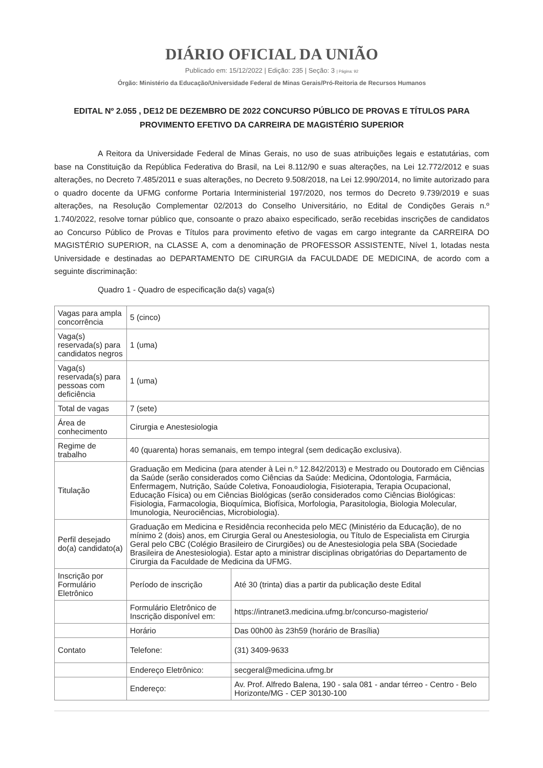DIÁRIO OFICIAL DA UNIÃO
Publicado em: 15/12/2022 | Edição: 235 | Seção: 3 | Página: 92
Órgão: Ministério da Educação/Universidade Federal de Minas Gerais/Pró-Reitoria de Recursos Humanos
EDITAL Nº 2.055 , DE12 DE DEZEMBRO DE 2022 CONCURSO PÚBLICO DE PROVAS E TÍTULOS PARA PROVIMENTO EFETIVO DA CARREIRA DE MAGISTÉRIO SUPERIOR
A Reitora da Universidade Federal de Minas Gerais, no uso de suas atribuições legais e estatutárias, com base na Constituição da República Federativa do Brasil, na Lei 8.112/90 e suas alterações, na Lei 12.772/2012 e suas alterações, no Decreto 7.485/2011 e suas alterações, no Decreto 9.508/2018, na Lei 12.990/2014, no limite autorizado para o quadro docente da UFMG conforme Portaria Interministerial 197/2020, nos termos do Decreto 9.739/2019 e suas alterações, na Resolução Complementar 02/2013 do Conselho Universitário, no Edital de Condições Gerais n.º 1.740/2022, resolve tornar público que, consoante o prazo abaixo especificado, serão recebidas inscrições de candidatos ao Concurso Público de Provas e Títulos para provimento efetivo de vagas em cargo integrante da CARREIRA DO MAGISTÉRIO SUPERIOR, na CLASSE A, com a denominação de PROFESSOR ASSISTENTE, Nível 1, lotadas nesta Universidade e destinadas ao DEPARTAMENTO DE CIRURGIA da FACULDADE DE MEDICINA, de acordo com a seguinte discriminação:
Quadro 1 - Quadro de especificação da(s) vaga(s)
| Vagas para ampla concorrência | 5 (cinco) | |
| Vaga(s) reservada(s) para candidatos negros | 1 (uma) | |
| Vaga(s) reservada(s) para pessoas com deficiência | 1 (uma) | |
| Total de vagas | 7 (sete) | |
| Área de conhecimento | Cirurgia e Anestesiologia | |
| Regime de trabalho | 40 (quarenta) horas semanais, em tempo integral (sem dedicação exclusiva). | |
| Titulação | Graduação em Medicina (para atender à Lei n.º 12.842/2013) e Mestrado ou Doutorado em Ciências da Saúde (serão considerados como Ciências da Saúde: Medicina, Odontologia, Farmácia, Enfermagem, Nutrição, Saúde Coletiva, Fonoaudiologia, Fisioterapia, Terapia Ocupacional, Educação Física) ou em Ciências Biológicas (serão considerados como Ciências Biológicas: Fisiologia, Farmacologia, Bioquímica, Biofísica, Morfologia, Parasitologia, Biologia Molecular, Imunologia, Neurociências, Microbiologia). | |
| Perfil desejado do(a) candidato(a) | Graduação em Medicina e Residência reconhecida pelo MEC (Ministério da Educação), de no mínimo 2 (dois) anos, em Cirurgia Geral ou Anestesiologia, ou Título de Especialista em Cirurgia Geral pelo CBC (Colégio Brasileiro de Cirurgiões) ou de Anestesiologia pela SBA (Sociedade Brasileira de Anestesiologia). Estar apto a ministrar disciplinas obrigatórias do Departamento de Cirurgia da Faculdade de Medicina da UFMG. | |
| Inscrição por Formulário Eletrônico | Período de inscrição | Até 30 (trinta) dias a partir da publicação deste Edital |
| | Formulário Eletrônico de Inscrição disponível em: | https://intranet3.medicina.ufmg.br/concurso-magisterio/ |
| | Horário | Das 00h00 às 23h59 (horário de Brasília) |
| Contato | Telefone: | (31) 3409-9633 |
| | Endereço Eletrônico: | secgeral@medicina.ufmg.br |
| | Endereço: | Av. Prof. Alfredo Balena, 190 - sala 081 - andar térreo - Centro - Belo Horizonte/MG - CEP 30130-100 |